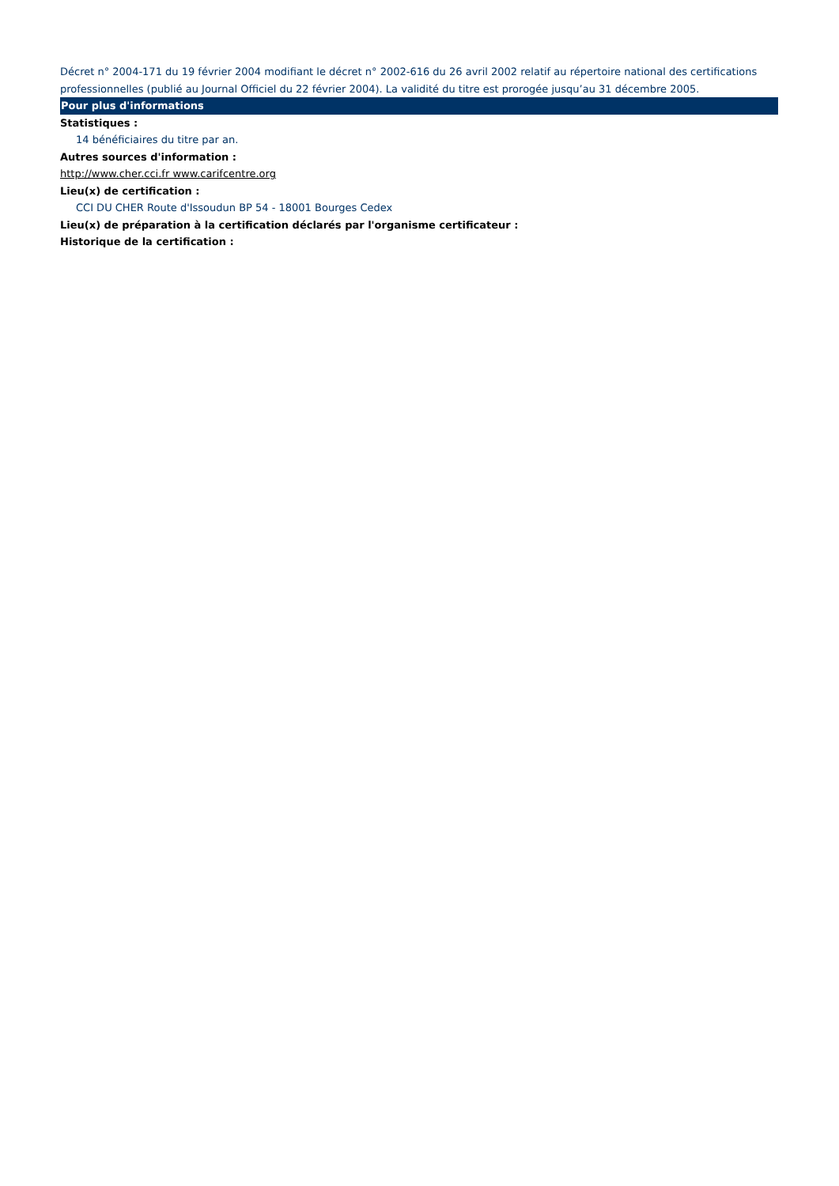Décret n° 2004-171 du 19 février 2004 modifiant le décret n° 2002-616 du 26 avril 2002 relatif au répertoire national des certifications professionnelles (publié au Journal Officiel du 22 février 2004). La validité du titre est prorogée jusqu’au 31 décembre 2005.
Pour plus d'informations
Statistiques :
14 bénéficiaires du titre par an.
Autres sources d'information :
http://www.cher.cci.fr www.carifcentre.org
Lieu(x) de certification :
CCI DU CHER Route d'Issoudun BP 54 - 18001 Bourges Cedex
Lieu(x) de préparation à la certification déclarés par l'organisme certificateur :
Historique de la certification :